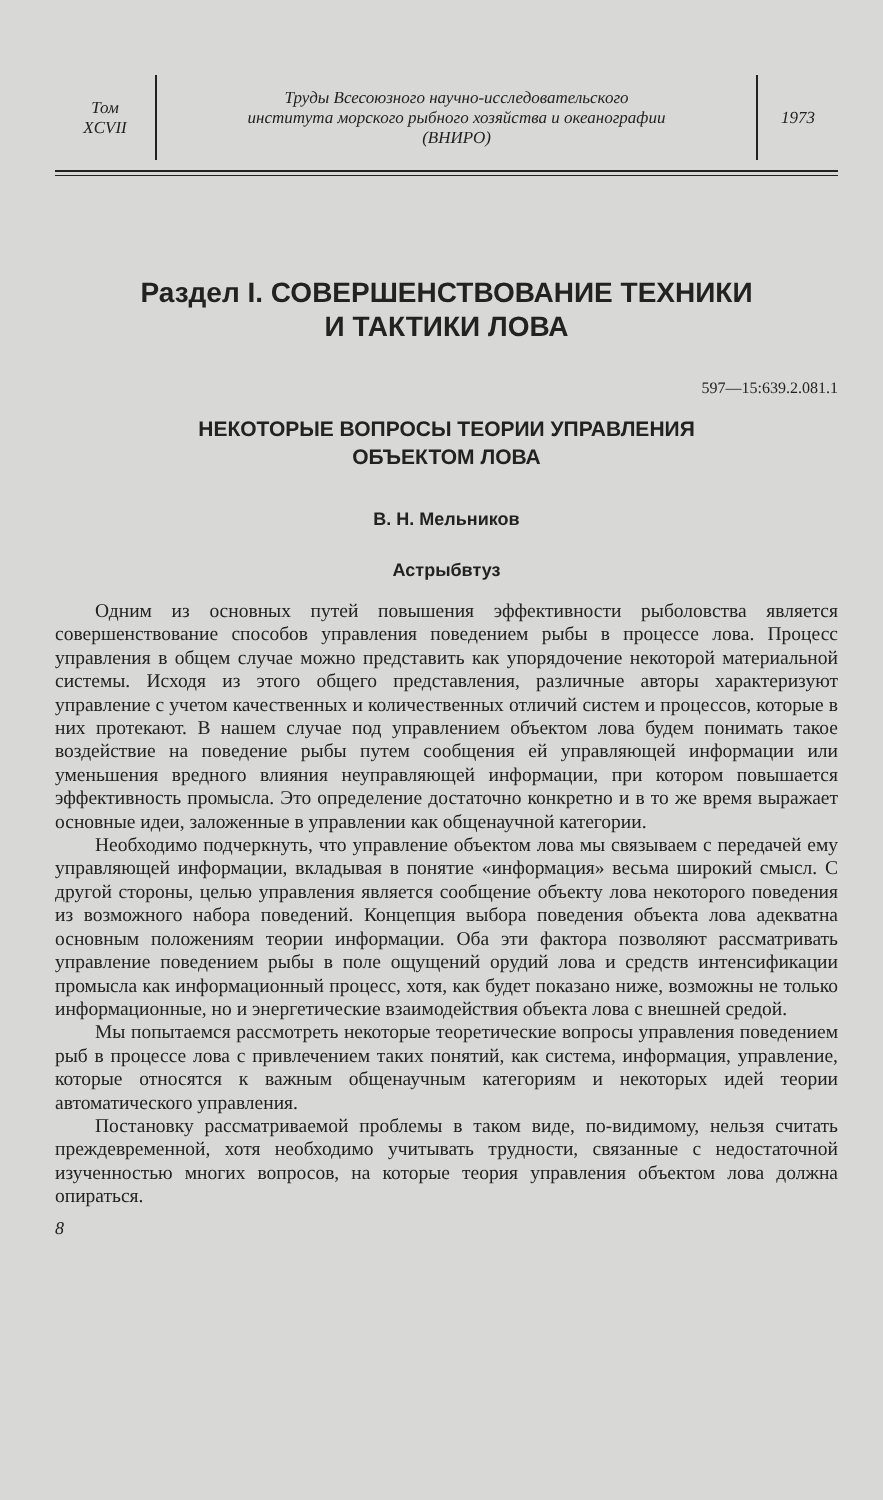Том
XCVII
Труды Всесоюзного научно-исследовательского
института морского рыбного хозяйства и океанографии
(ВНИРО)
1973
Раздел I. СОВЕРШЕНСТВОВАНИЕ ТЕХНИКИ
И ТАКТИКИ ЛОВА
597—15:639.2.081.1
НЕКОТОРЫЕ ВОПРОСЫ ТЕОРИИ УПРАВЛЕНИЯ
ОБЪЕКТОМ ЛОВА
В. Н. Мельников
Астрыбвтуз
Одним из основных путей повышения эффективности рыболовства является совершенствование способов управления поведением рыбы в процессе лова. Процесс управления в общем случае можно представить как упорядочение некоторой материальной системы. Исходя из этого общего представления, различные авторы характеризуют управление с учетом качественных и количественных отличий систем и процессов, которые в них протекают. В нашем случае под управлением объектом лова будем понимать такое воздействие на поведение рыбы путем сообщения ей управляющей информации или уменьшения вредного влияния неуправляющей информации, при котором повышается эффективность промысла. Это определение достаточно конкретно и в то же время выражает основные идеи, заложенные в управлении как общенаучной категории.
Необходимо подчеркнуть, что управление объектом лова мы связываем с передачей ему управляющей информации, вкладывая в понятие «информация» весьма широкий смысл. С другой стороны, целью управления является сообщение объекту лова некоторого поведения из возможного набора поведений. Концепция выбора поведения объекта лова адекватна основным положениям теории информации. Оба эти фактора позволяют рассматривать управление поведением рыбы в поле ощущений орудий лова и средств интенсификации промысла как информационный процесс, хотя, как будет показано ниже, возможны не только информационные, но и энергетические взаимодействия объекта лова с внешней средой.
Мы попытаемся рассмотреть некоторые теоретические вопросы управления поведением рыб в процессе лова с привлечением таких понятий, как система, информация, управление, которые относятся к важным общенаучным категориям и некоторых идей теории автоматического управления.
Постановку рассматриваемой проблемы в таком виде, по-видимому, нельзя считать преждевременной, хотя необходимо учитывать трудности, связанные с недостаточной изученностью многих вопросов, на которые теория управления объектом лова должна опираться.
8